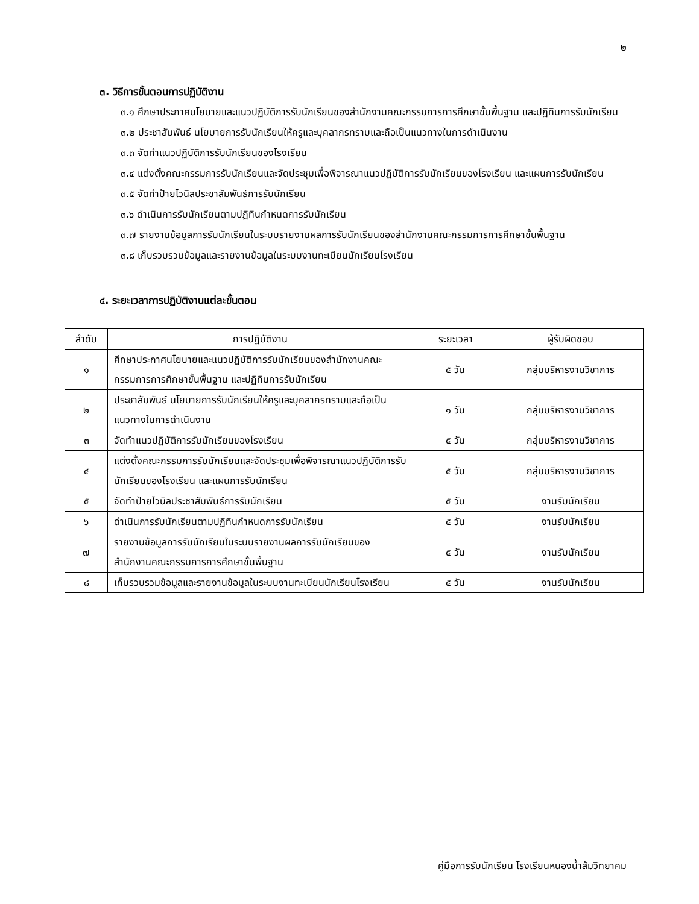๒
๓. วิธีการขั้นตอนการปฏิบัติงาน
๓.๑ ศึกษาประกาศนโยบายและแนวปฏิบัติการรับนักเรียนของสำนักงานคณะกรรมการการศึกษาขั้นพื้นฐาน และปฏิทินการรับนักเรียน
๓.๒ ประชาสัมพันธ์ นโยบายการรับนักเรียนให้ครูและบุคลากรทราบและถือเป็นแนวทางในการดำเนินงาน
๓.๓ จัดทำแนวปฏิบัติการรับนักเรียนของโรงเรียน
๓.๔ แต่งตั้งคณะกรรมการรับนักเรียนและจัดประชุมเพื่อพิจารณาแนวปฏิบัติการรับนักเรียนของโรงเรียน และแผนการรับนักเรียน
๓.๕ จัดทำป้ายไวนิลประชาสัมพันธ์การรับนักเรียน
๓.๖ ดำเนินการรับนักเรียนตามปฏิทินกำหนดการรับนักเรียน
๓.๗ รายงานข้อมูลการรับนักเรียนในระบบรายงานผลการรับนักเรียนของสำนักงานคณะกรรมการการศึกษาขั้นพื้นฐาน
๓.๘ เก็บรวบรวมข้อมูลและรายงานข้อมูลในระบบงานทะเบียนนักเรียนโรงเรียน
๔. ระยะเวลาการปฏิบัติงานแต่ละขั้นตอน
| ลำดับ | การปฏิบัติงาน | ระยะเวลา | ผู้รับผิดชอบ |
| --- | --- | --- | --- |
| ๑ | ศึกษาประกาศนโยบายและแนวปฏิบัติการรับนักเรียนของสำนักงานคณะกรรมการการศึกษาขั้นพื้นฐาน และปฏิทินการรับนักเรียน | ๕ วัน | กลุ่มบริหารงานวิชาการ |
| ๒ | ประชาสัมพันธ์ นโยบายการรับนักเรียนให้ครูและบุคลากรทราบและถือเป็นแนวทางในการดำเนินงาน | ๑ วัน | กลุ่มบริหารงานวิชาการ |
| ๓ | จัดทำแนวปฏิบัติการรับนักเรียนของโรงเรียน | ๕ วัน | กลุ่มบริหารงานวิชาการ |
| ๔ | แต่งตั้งคณะกรรมการรับนักเรียนและจัดประชุมเพื่อพิจารณาแนวปฏิบัติการรับนักเรียนของโรงเรียน และแผนการรับนักเรียน | ๕ วัน | กลุ่มบริหารงานวิชาการ |
| ๕ | จัดทำป้ายไวนิลประชาสัมพันธ์การรับนักเรียน | ๕ วัน | งานรับนักเรียน |
| ๖ | ดำเนินการรับนักเรียนตามปฏิทินกำหนดการรับนักเรียน | ๕ วัน | งานรับนักเรียน |
| ๗ | รายงานข้อมูลการรับนักเรียนในระบบรายงานผลการรับนักเรียนของสำนักงานคณะกรรมการการศึกษาขั้นพื้นฐาน | ๕ วัน | งานรับนักเรียน |
| ๘ | เก็บรวบรวมข้อมูลและรายงานข้อมูลในระบบงานทะเบียนนักเรียนโรงเรียน | ๕ วัน | งานรับนักเรียน |
คู่มือการรับนักเรียน โรงเรียนหนองน้ำส้มวิทยาคม